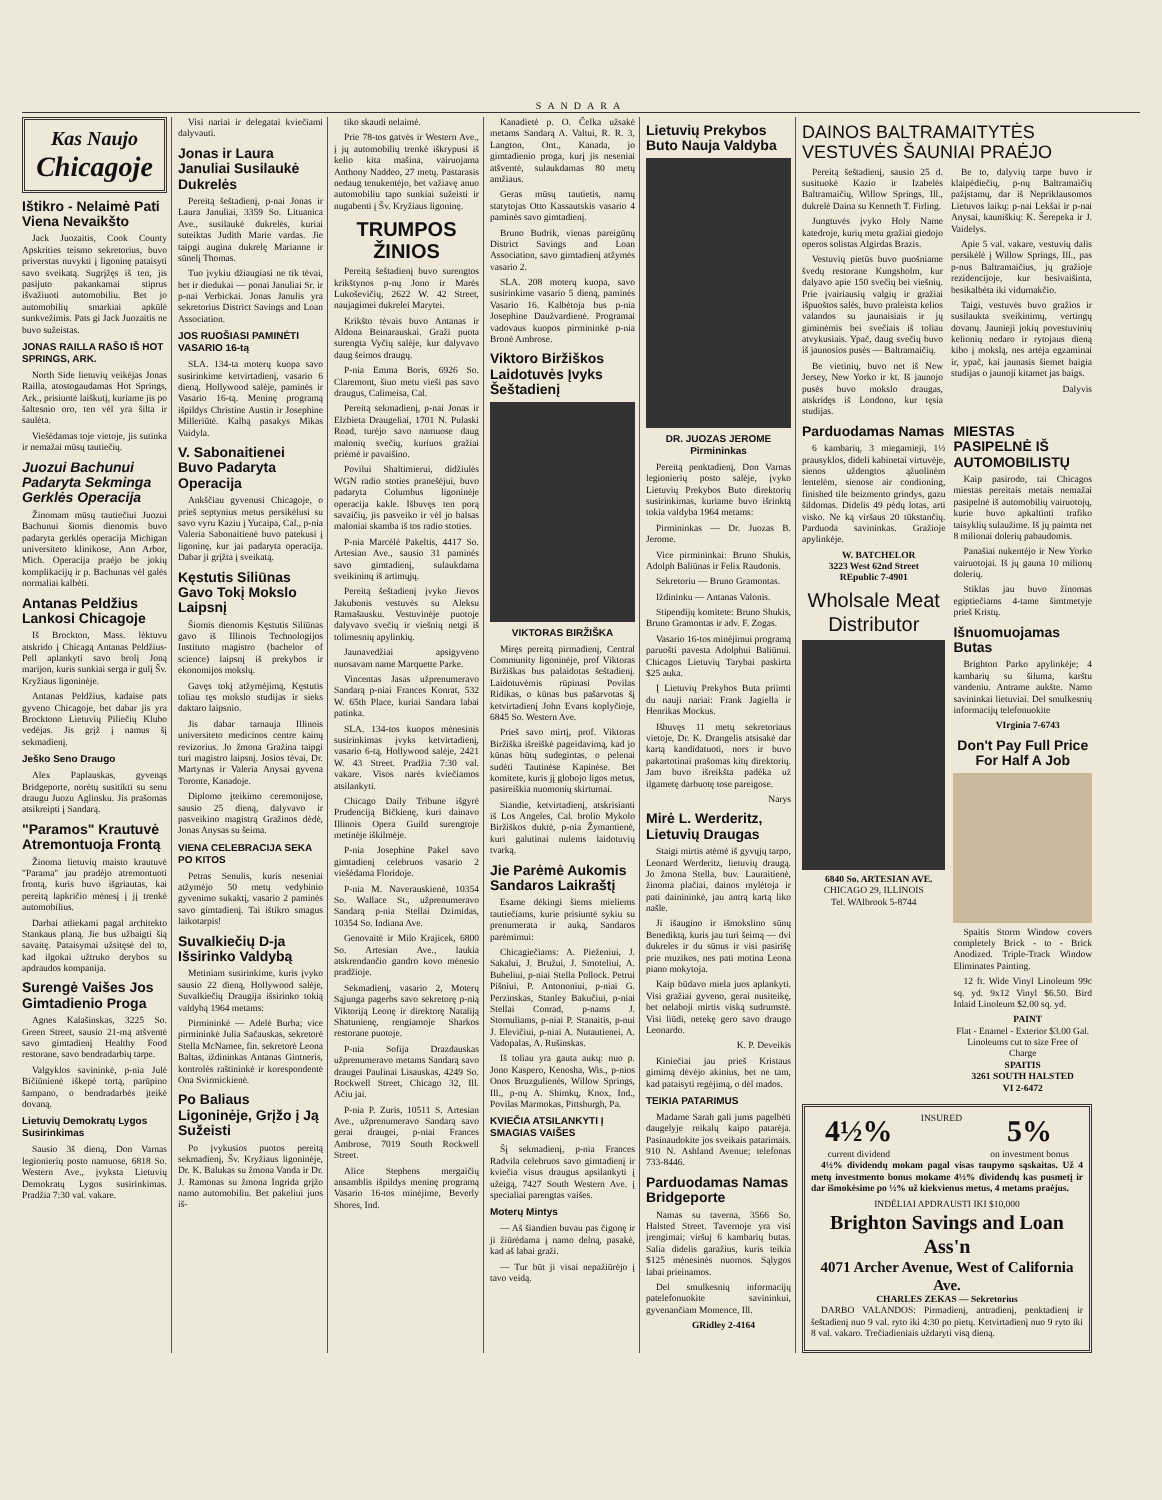SANDARA
Kas Naujo
Chicagoje
Ištikro - Nelaimė Pati Viena Nevaikšto
Jack Juozaitis, Cook County Apskrities teismo sekretorius, buvo priverstas nuvykti į ligoninę pataisyti savo sveikatą. Sugrįžęs iš ten, jis pasijuto pakankamai stiprus išvažiuoti automobiliu. Bet jo automobilių smarkiai apkūlė sunkvežimis. Pats gi Jack Juozaitis ne buvo sužeistas.
JONAS RAILLA RAŠO IŠ HOT SPRINGS, ARK.
North Side lietuvių veikėjas Jonas Railla, atostogaudamas Hot Springs, Ark., prisiuntė laiškutį, kuriame jis po šaltesnio oro, ten vėl yra šilta ir saulėta.
Viešėdamas toje vietoje, jis sutinka ir nemažai mūsų tautiečių.
Juozui Bachunui Padaryta Sekminga Gerklės Operacija
Žinomam mūsų tautiečiui Juozui Bachunui šiomis dienomis buvo padaryta gerklės operacija Michigan universiteto klinikose, Ann Arbor, Mich. Operacija praėjo be jokių komplikacijų ir p. Bachunas vėl galės normaliai kalbėti.
Antanas Peldžius Lankosi Chicagoje
Iš Brockton, Mass. lėktuvu atskrido į Chicagą Antanas Peldžius-Pell aplankyti savo brolį Joną marijon, kuris sunkiai serga ir gulį Šv. Kryžiaus ligoninėje.
Antanas Peldžius, kadaise pats gyveno Chicagoje, bet dabar jis yra Brocktono Lietuvių Piliečių Klubo vedėjas. Jis grįž į namus šį sekmadienį.
Ješko Seno Draugo
Alex Paplauskas, gyvenąs Bridgeporte, norėtų susitikti su senu draugu Juozu Aglinsku. Jis prašomas atsikreipti į Sandarą.
"Paramos" Krautuvė Atremontuoja Frontą
Žinoma lietuvių maisto krautuvė "Parama" jau pradėjo atremontuoti frontą, kuris buvo išgriautas, kai pereitą lapkričio mėnesį į jį trenkė automobilius.
Darbai atliekami pagal architekto Stankaus planą. Jie bus užbaigti šią savaitę. Pataisymai užsitęsė del to, kad ilgokai užtruko derybos su apdraudos kompanija.
Surengė Vaišes Jos Gimtadienio Proga
Agnes Kalašinskas, 3225 So. Green Street, sausio 21-mą atšventė savo gimtadienį Healthy Food restorane, savo bendradarbių tarpe.
Valgyklos savininkė, p-nia Julė Bičiūnienė iškepė tortą, parūpino šampano, o bendradarbės įteikė dovaną.
Lietuvių Demokratų Lygos Susirinkimas
Sausio 3š dieną, Don Varnas legionierių posto namuose, 6818 So. Western Ave., įvyksta Lietuvių Demokratų Lygos susirinkimas. Pradžia 7:30 val. vakare.
Visi nariai ir delegatai kviečiami dalyvauti.
Jonas ir Laura Januliai Susilaukė Dukrelės
Pereitą šeštadienį, p-nai Jonas ir Laura Januliai, 3359 So. Lituanica Ave., susilaukė dukrelės, kuriai suteiktas Judith Marie vardas. Jie taipgi augina dukrelę Marianne ir sūnelį Thomas.
Tuo įvykiu džiaugiasi ne tik tėvai, bet ir diedukai — ponai Januliai Sr. ir p-nai Verbickai. Jonas Janulis yra sekretorius District Savings and Loan Association.
JOS RUOŠIASI PAMINĖTI VASARIO 16-tą
SLA. 134-ta moterų kuopa savo susirinkime ketvirtadienį, vasario 6 dieną, Hollywood salėje, paminės ir Vasario 16-tą. Meninę programą išpildys Christine Austin ir Josephine Milleriūtė. Kalbą pasakys Mikas Vaidyla.
V. Sabonaitienei Buvo Padaryta Operacija
Ankščiau gyvenusi Chicagoje, o prieš septynius metus persikėlusi su savo vyru Kaziu į Yucaipa, Cal., p-nia Valeria Sabonaitienė buvo patekusi į ligoninę, kur jai padaryta operacija. Dabar ji grįžta į sveikatą.
Kęstutis Siliūnas Gavo Tokį Mokslo Laipsnį
Šiomis dienomis Kęstutis Siliūnas gavo iš Illinois Technologijos Instituto magistro (bachelor of science) laipsnį iš prekybos ir ekonomijos mokslų.
Gavęs tokį atžymėjimą, Kęstutis toliau tęs mokslo studijas ir sieks daktaro laipsnio.
Jis dabar tarnauja Illinois universiteto medicinos centre kainų revizorius. Jo žmona Gražina taipgi turi magistro laipsnį. Josios tėvai, Dr. Martynas ir Valeria Anysai gyvena Toronte, Kanadoje.
Diplomo įteikimo ceremonijose, sausio 25 dieną, dalyvavo ir pasveikino magistrą Gražinos dėdė, Jonas Anysas su šeima.
VIENA CELEBRACIJA SEKA PO KITOS
Petras Senulis, kuris neseniai atžymėjo 50 metų vedybinio gyvenimo sukaktį, vasario 2 paminės savo gimtadienį. Tai ištikro smagus laikotarpis!
Suvalkiečių D-ja Išsirinko Valdybą
Metiniam susirinkime, kuris įvyko sausio 22 dieną, Hollywood salėje, Suvalkiečių Draugija išsirinko tokią valdybą 1964 metams:
Pirmininkė — Adelė Burba; vice pirmininkė Julia Sačauskas, sekretorė Stella McNamee, fin. sekretorė Leona Baltas, iždininkas Antanas Gintneris, kontrolės raštininkė ir korespondentė Ona Svirmickienė.
Po Baliaus Ligoninėje, Grįžo į Ją Sužeisti
Po įvykusios puotos pereitą sekmadienį, Šv. Kryžiaus ligoninėje, Dr. K. Balukas su žmona Vanda ir Dr. J. Ramonas su žmona Ingrida grįžo namo automobiliu. Bet pakeliui juos iš-
tiko skaudi nelaimė.
Prie 78-tos gatvės ir Western Ave., į jų automobilių trenkė iškrypusi iš kelio kita mašina, vairuojama Anthony Naddeo, 27 metų. Pastarasis nedaug tenukentėjo, bet važiavę anuo automobiliu tapo sunkiai sužeisti ir nugabenti į Šv. Kryžiaus ligoninę.
TRUMPOS ŽINIOS
Pereitą šeštadienį buvo surengtos krikštynos p-nų Jono ir Marės Lukoševičių, 2622 W. 42 Street, naujagimei dukrelei Marytei.
Krikšto tėvais buvo Antanas ir Aldona Beinarauskai. Graži puota surengta Vyčių salėje, kur dalyvavo daug šeimos draugų.
P-nia Emma Boris, 6926 So. Claremont, šiuo metu vieši pas savo draugus, Calimeisa, Cal.
Pereitą sekmadienį, p-nai Jonas ir Elzbieta Draugeliai, 1701 N. Pulaski Road, turėjo savo namuose daug malonių svečių, kuriuos gražiai priėmė ir pavaišino.
Povilui Shaltimierui, didžiulės WGN radio stoties pranešėjui, buvo padaryta Columbus ligoninėje operacija kakle. Išbuvęs ten porą savaičių, jis pasveiko ir vėl jo balsas maloniai skamba iš tos radio stoties.
P-nia Marcėlė Pakeltis, 4417 So. Artesian Ave., sausio 31 paminės savo gimtadienį, sulaukdama sveikininų iš artimųjų.
Pereitą šeštadienį įvyko Jievos Jakubonis vestuvės su Aleksu Ramašausku. Vestuvinėje puotoje dalyvavo svečių ir viešnių netgi iš tolimesnių apylinkių.
Jaunavedžiai apsigyveno nuosavam name Marquette Parke.
Vincentas Jasas užprenumeravo Sandarą p-niai Frances Konrat, 532 W. 65th Place, kuriai Sandara labai patinka.
SLA. 134-tos kuopos mėnesinis susirinkimas įvyks ketvirtadienį, vasario 6-tą, Hollywood salėje, 2421 W. 43 Street. Pradžia 7:30 val. vakare. Visos narės kviečiamos atsilankyti.
Chicago Daily Tribune išgyrė Prudenciją Bičkienę, kuri dainavo Illinois Opera Guild surengtoje metinėje iškilmėje.
P-nia Josephine Pakel savo gimtadienį celebruos vasario 2 viešėdama Floridoje.
P-nia M. Naverauskienė, 10354 So. Wallace St., užprenumeravo Sandarą p-nia Stellai Dzimidas, 10354 So. Indiana Ave.
Genovaitė ir Milo Krajicek, 6800 So. Artesian Ave., laukia atskrendančio gandro kovo mėnesio pradžioje.
Sekmadienį, vasario 2, Moterų Sąjunga pagerbs savo sekretorę p-nią Viktoriją Leonę ir direktorę Nataliją Shatunienę, rengiamoje Sharkos restorane puotoje.
P-nia Sofija Drazdauskas užprenumeravo metams Sandarą savo draugei Paulinai Lisauskas, 4249 So. Rockwell Street, Chicago 32, Ill. Ačiu jai.
P-nia P. Zuris, 10511 S. Artesian Ave., užprenumeravo Sandarą savo gerai draugei, p-niai Frances Ambrose, 7019 South Rockwell Street.
Alice Stephens mergaičių ansamblis išpildys meninę programą Vasario 16-tos minėjime, Beverly Shores, Ind.
Kanadietė p. O. Čelka užsakė metams Sandarą A. Valtui, R. R. 3, Langton, Ont., Kanada, jo gimtadienio proga, kurį jis neseniai atšventė, sulaukdamas 80 metų amžiaus.
Geras mūsų tautietis, namų statytojas Otto Kassautskis vasario 4 paminės savo gimtadienį.
Bruno Budrik, vienas pareigūnų District Savings and Loan Association, savo gimtadienį atžymės vasario 2.
SLA. 208 moterų kuopa, savo susirinkime vasario 5 dieną, paminės Vasario 16. Kalbėtoja bus p-nia Josephine Daužvardienė. Programai vadovaus kuopos pirmininkė p-nia Bronė Ambrose.
Viktoro Biržiškos Laidotuvės Įvyks Šeštadienį
VIKTORAS BIRŽIŠKA
Miręs pereitą pirmadienį, Central Community ligoninėje, prof Viktoras Biržiškas bus palaidotas šeštadienį. Laidotuvėmis rūpinasi Povilas Ridikas, o kūnas bus pašarvotas šį ketvirtadienį John Evans koplyčioje, 6845 So. Western Ave.
Prieš savo mirtį, prof. Viktoras Biržiška išreiškė pageidavimą, kad jo kūnas būtų sudegintas, o pelenai sudėti Tautinėse Kapinėse. Bet komitete, kuris jį globojo ligos metus, pasireiškia nuomonių skirtumai.
Siandie, ketvirtadienį, atskrisianti iš Los Angeles, Cal. brolio Mykolo Biržiškos duktė, p-nia Žymantienė, kuri galutinai nulems laidotuvių tvarką.
Jie Parėmė Aukomis Sandaros Laikraštį
Esame dėkingi šiems mieliems tautiečiams, kurie prisiuntė sykiu su prenumerata ir auką, Sandaros parėmimui:
Chicagiečiams: A. Pieženiui, J. Sakalui, J. Bružui, J. Smoteliui, A. Bubeliui, p-niai Stella Pollock. Petrui Pišniui, P. Antononiui, p-niai G. Perzinskas, Stanley Bakučiui, p-niai Stellai Conrad, p-nams J. Stomuliams, p-niai P. Stanaitis, p-nui J. Elevičiui, p-niai A. Nutautienei, A. Vadopalas, A. Rušinskas.
Iš toliau yra gauta aukų: nuo p. Jono Kaspero, Kenosha, Wis., p-nios Onos Bruzgulienės, Willow Springs, Ill., p-nų A. Shimkų, Knox, Ind., Povilas Marmokas, Pittsburgh, Pa.
KVIEČIA ATSILANKYTI Į SMAGIAS VAIŠES
Šį sekmadienį, p-nia Frances Radvila celebruos savo gimtadienį ir kviečia visus draugus apsilankyti į užeigą, 7427 South Western Ave. į specialiai parengtas vaišes.
Moterų Mintys
— Aš šiandien buvau pas čigonę ir ji žiūrėdama į namo delną, pasakė, kad aš labai graži.
— Tur būt ji visai nepažiūrėjo į tavo veidą.
Lietuvių Prekybos Buto Nauja Valdyba
DR. JUOZAS JEROME
Pirmininkas
Pereitą penktadienį, Don Varnas legionierių posto salėje, įvyko Lietuvių Prekybos Buto direktorių susirinkimas, kuriame buvo išrinktą tokia valdyba 1964 metams:
Pirmininkas — Dr. Juozas B. Jerome.
Vice pirmininkai: Bruno Shukis, Adolph Baliūnas ir Felix Raudonis.
Sekretoriu — Bruno Gramontas.
Iždininku — Antanas Valonis.
Stipendijų komitete: Bruno Shukis, Bruno Gramontas ir adv. F. Zogas.
Vasario 16-tos minėjimui programą paruošti pavesta Adolphui Baliūnui. Chicagos Lietuvių Tarybai paskirta $25 auka.
Į Lietuvių Prekybos Buta priimti du nauji nariai: Frank Jagiella ir Henrikas Mockus.
Išbuvęs 11 metų sekretoriaus vietoje, Dr. K. Drangelis atsisakė dar kartą kandidatuoti, nors ir buvo pakartotinai prašomas kitų direktorių. Jam buvo išreikšta padėka už ilgametę darbuotę tose pareigose.
Narys
Mirė L. Werderitz, Lietuvių Draugas
Staigi mirtis atėmė iš gyvųjų tarpo, Leonard Werderitz, lietuvių draugą. Jo žmona Stella, buv. Lauraitienė, žinoma plačiai, dainos mylėtoja ir pati dainininkė, jau antrą kartą liko našle.
Ji išaugino ir išmokslino sūnų Benediktą, kuris jau turi šeimą — dvi dukreles ir du sūnus ir visi pasirišę prie muzikos, nes pati motina Leona piano mokytoja.
Kaip būdavo miela juos aplankyti. Visi gražiai gyveno, gerai nusiteikę, bet nelaboji mirtis viską sudrumstė. Visi liūdi, netekę gero savo draugo Leonardo.
K. P. Deveikis
Kiniečiai jau prieš Kristaus gimimą dėvėjo akinius, bet ne tam, kad pataisyti regėjimą, o dėl mados.
TEIKIA PATARIMUS
Madame Sarah gali jums pagelbėti daugelyje reikalų kaipo patarėja. Pasinaudokite jos sveikais patarimais. 910 N. Ashland Avenue; telefonas 733-8446.
Parduodamas Namas Bridgeporte
Namas su taverna, 3566 So. Halsted Street. Tavernoje yra visi įrengimai; viršuj 6 kambarių butas. Salia didelis garažius, kuris teikia $125 mėnesinės nuomos. Sąlygos labai prieinamos.
Del smulkesnių informacijų patelefonuokite savininkui, gyvenančiam Momence, Ill.
GRidley 2-4164
DAINOS BALTRAMAITYTĖS VESTUVĖS ŠAUNIAI PRAĖJO
Pereitą šeštadienį, sausio 25 d. susituokė Kazio ir Izabelės Baltramaičių, Willow Springs, Ill., dukrelė Daina su Kenneth T. Firling.
Jungtuvės įvyko Holy Name katedroje, kurių metu gražiai giedojo operos solistas Algirdas Brazis.
Vestuvių pietūs buvo puošniame švedų restorane Kungsholm, kur dalyavo apie 150 svečių bei viešnių. Prie įvairiausių valgių ir gražiai išpuoštos salės, buvo praleista kelios valandos su jaunaisiais ir jų giminėmis bei svečiais iš toliau atvykusiais. Ypač, daug svečių buvo iš jaunosios pusės — Baltramaičių.
Be vietinių, buvo net iš New Jersey, New Yorko ir kt. Iš jaunojo pusės buvo mokslo draugas, atskridęs iš Londono, kur tęsia studijas.
Be to, dalyvių tarpe buvo ir klaipėdiečių, p-nų Baltramaičių pažįstamų, dar iš Nepriklausomos Lietuvos laikų: p-nai Lekšai ir p-nai Anysai, kauniškių: K. Šerepeka ir J. Vaidelys.
Apie 5 val. vakare, vestuvių dalis persikėlė į Willow Springs, Ill., pas p-nus Baltramaičius, jų gražioje rezidencijoje, kur besivaišinta, besikalbėta iki vidurnakčio.
Taigi, vestuvės buvo gražios ir susilaukta sveikinimų, vertingų dovanų. Jaunieji jokių povestuvinių kelionių nedaro ir rytojaus dieną kibo į mokslą, nes artėja egzaminai ir, ypač, kai jaunasis šiemet baigia studijas o jaunoji kitamet jas baigs.
Dalyvis
Parduodamas Namas
6 kambarių, 3 miegamieji, 1½ prausyklos, dideli kabinetai virtuvėje, sienos uždengtos ąžuolinėm lentelėm, sienose air condioning, finished tile beizmento grindys, gazu šildomas. Didelis 49 pėdų lotas, arti visko. Ne ką viršaus 20 tūkstančių. Parduoda savininkas. Gražioje apylinkėje.
W. BATCHELOR
3223 West 62nd Street
REpublic 7-4901
Wholsale Meat Distributor
6840 So. ARTESIAN AVE.
CHICAGO 29, ILLINOIS
Tel. WAlbrook 5-8744
MIESTAS PASIPELNĖ IŠ AUTOMOBILISTŲ
Kaip pasirodo, tai Chicagos miestas pereitais metais nemažai pasipelnė iš automobilių vairuotojų, kurie buvo apkaltinti trafiko taisyklių sulaužime. Iš jų paimta net 8 milionai dolerių pabaudomis.
Panašiai nukentėjo ir New Yorko vairuotojai. Iš jų gauna 10 milionų dolerių.
Stiklas jau buvo žinomas egiptiečiams 4-tame šimtmetyje prieš Kristų.
Išnuomuojamas Butas
Brighton Parko apylinkėje; 4 kambarių su šiluma, karštu vandeniu. Antrame aukšte. Namo savininkai lietuviai. Del smulkesnių informacijų telefonuokite
VIrginia 7-6743
Don't Pay Full Price For Half A Job
Spaitis Storm Window covers completely Brick - to - Brick Anodized. Triple-Track Window Eliminates Painting.
12 ft. Wide Vinyl Linoleum 99c sq. yd. 9x12 Vinyl $6.50. Bird Inlaid Linoleum $2.00 sq. yd.
PAINT
Flat - Enamel - Exterior $3.00 Gal.
Linoleums cut to size Free of Charge
SPAITIS
3261 SOUTH HALSTED
VI 2-6472
4½%
current dividend
INSURED
5%
on investment bonus
4½% dividendų mokam pagal visas taupymo sąskaitas. Už 4 metų investmento bonus mokame 4½% dividendų kas pusmetį ir dar išmokėsime po ½% už kiekvienus metus, 4 metams praėjus.
INDĖLIAI APDRAUSTI IKI $10,000
Brighton Savings and Loan Ass'n
4071 Archer Avenue, West of California Ave.
CHARLES ZEKAS — Sekretorius
DARBO VALANDOS: Pirmadienį, antradienį, penktadienį ir šeštadienį nuo 9 val. ryto iki 4:30 po pietų. Ketvirtadienį nuo 9 ryto iki 8 val. vakaro. Trečiadieniais uždaryti visą dieną.